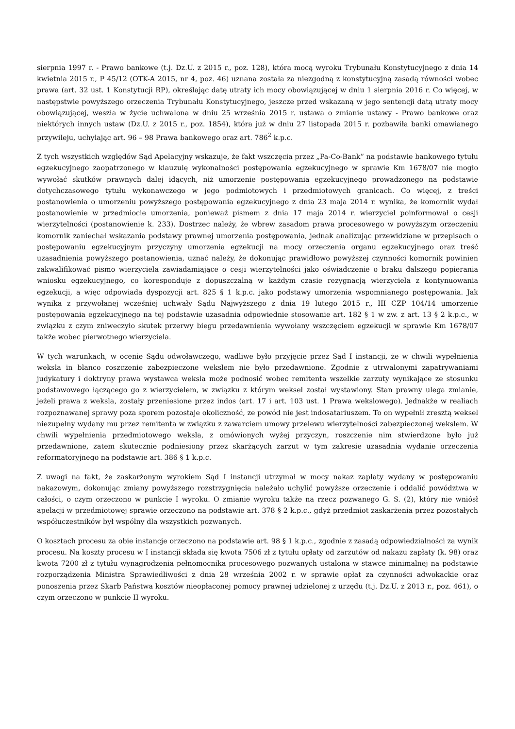sierpnia 1997 r. - Prawo bankowe (t.j. Dz.U. z 2015 r., poz. 128), która mocą wyroku Trybunału Konstytucyjnego z dnia 14 kwietnia 2015 r., P 45/12 (OTK-A 2015, nr 4, poz. 46) uznana została za niezgodną z konstytucyjną zasadą równości wobec prawa (art. 32 ust. 1 Konstytucji RP), określając datę utraty ich mocy obowiązującej w dniu 1 sierpnia 2016 r. Co więcej, w następstwie powyższego orzeczenia Trybunału Konstytucyjnego, jeszcze przed wskazaną w jego sentencji datą utraty mocy obowiązującej, weszła w życie uchwalona w dniu 25 września 2015 r. ustawa o zmianie ustawy - Prawo bankowe oraz niektórych innych ustaw (Dz.U. z 2015 r., poz. 1854), która już w dniu 27 listopada 2015 r. pozbawiła banki omawianego przywileju, uchylając art. 96 – 98 Prawa bankowego oraz art. 786<sup>2</sup> k.p.c.
Z tych wszystkich względów Sąd Apelacyjny wskazuje, że fakt wszczęcia przez „Pa-Co-Bank” na podstawie bankowego tytułu egzekucyjnego zaopatrzonego w klauzulę wykonalności postępowania egzekucyjnego w sprawie Km 1678/07 nie mogło wywołać skutków prawnych dalej idących, niż umorzenie postępowania egzekucyjnego prowadzonego na podstawie dotychczasowego tytułu wykonawczego w jego podmiotowych i przedmiotowych granicach. Co więcej, z treści postanowienia o umorzeniu powyższego postępowania egzekucyjnego z dnia 23 maja 2014 r. wynika, że komornik wydał postanowienie w przedmiocie umorzenia, ponieważ pismem z dnia 17 maja 2014 r. wierzyciel poinformował o cesji wierzytelności (postanowienie k. 233). Dostrzec należy, że wbrew zasadom prawa procesowego w powyższym orzeczeniu komornik zaniechał wskazania podstawy prawnej umorzenia postępowania, jednak analizując przewidziane w przepisach o postępowaniu egzekucyjnym przyczyny umorzenia egzekucji na mocy orzeczenia organu egzekucyjnego oraz treść uzasadnienia powyższego postanowienia, uznać należy, że dokonując prawidłowo powyższej czynności komornik powinien zakwalifikować pismo wierzyciela zawiadamiające o cesji wierzytelności jako oświadczenie o braku dalszego popierania wniosku egzekucyjnego, co koresponduje z dopuszczalną w każdym czasie rezygnacją wierzyciela z kontynuowania egzekucji, a więc odpowiada dyspozycji art. 825 § 1 k.p.c. jako podstawy umorzenia wspomnianego postępowania. Jak wynika z przywołanej wcześniej uchwały Sądu Najwyższego z dnia 19 lutego 2015 r., III CZP 104/14 umorzenie postępowania egzekucyjnego na tej podstawie uzasadnia odpowiednie stosowanie art. 182 § 1 w zw. z art. 13 § 2 k.p.c., w związku z czym zniweczyło skutek przerwy biegu przedawnienia wywołany wszczęciem egzekucji w sprawie Km 1678/07 także wobec pierwotnego wierzyciela.
W tych warunkach, w ocenie Sądu odwoławczego, wadliwe było przyjęcie przez Sąd I instancji, że w chwili wypełnienia weksla in blanco roszczenie zabezpieczone wekslem nie było przedawnione. Zgodnie z utrwalonymi zapatrywaniami judykatury i doktryny prawa wystawca weksla może podnosić wobec remitenta wszelkie zarzuty wynikające ze stosunku podstawowego łączącego go z wierzycielem, w związku z którym weksel został wystawiony. Stan prawny ulega zmianie, jeżeli prawa z weksla, zostały przeniesione przez indos (art. 17 i art. 103 ust. 1 Prawa wekslowego). Jednakże w realiach rozpoznawanej sprawy poza sporem pozostaje okoliczność, ze powód nie jest indosatariuszem. To on wypełnił zresztą weksel niezupełny wydany mu przez remitenta w związku z zawarciem umowy przelewu wierzytelności zabezpieczonej wekslem. W chwili wypełnienia przedmiotowego weksla, z omówionych wyżej przyczyn, roszczenie nim stwierdzone było już przedawnione, zatem skutecznie podniesiony przez skarżących zarzut w tym zakresie uzasadnia wydanie orzeczenia reformatoryjnego na podstawie art. 386 § 1 k.p.c.
Z uwagi na fakt, że zaskarżonym wyrokiem Sąd I instancji utrzymał w mocy nakaz zapłaty wydany w postępowaniu nakazowym, dokonując zmiany powyższego rozstrzygnięcia należało uchylić powyższe orzeczenie i oddalić powództwa w całości, o czym orzeczono w punkcie I wyroku. O zmianie wyroku także na rzecz pozwanego G. S. (2), który nie wniósł apelacji w przedmiotowej sprawie orzeczono na podstawie art. 378 § 2 k.p.c., gdyż przedmiot zaskarżenia przez pozostałych współuczestników był wspólny dla wszystkich pozwanych.
O kosztach procesu za obie instancje orzeczono na podstawie art. 98 § 1 k.p.c., zgodnie z zasadą odpowiedzialności za wynik procesu. Na koszty procesu w I instancji składa się kwota 7506 zł z tytułu opłaty od zarzutów od nakazu zapłaty (k. 98) oraz kwota 7200 zł z tytułu wynagrodzenia pełnomocnika procesowego pozwanych ustalona w stawce minimalnej na podstawie rozporządzenia Ministra Sprawiedliwości z dnia 28 września 2002 r. w sprawie opłat za czynności adwokackie oraz ponoszenia przez Skarb Państwa kosztów nieopłaconej pomocy prawnej udzielonej z urzędu (t.j. Dz.U. z 2013 r., poz. 461), o czym orzeczono w punkcie II wyroku.